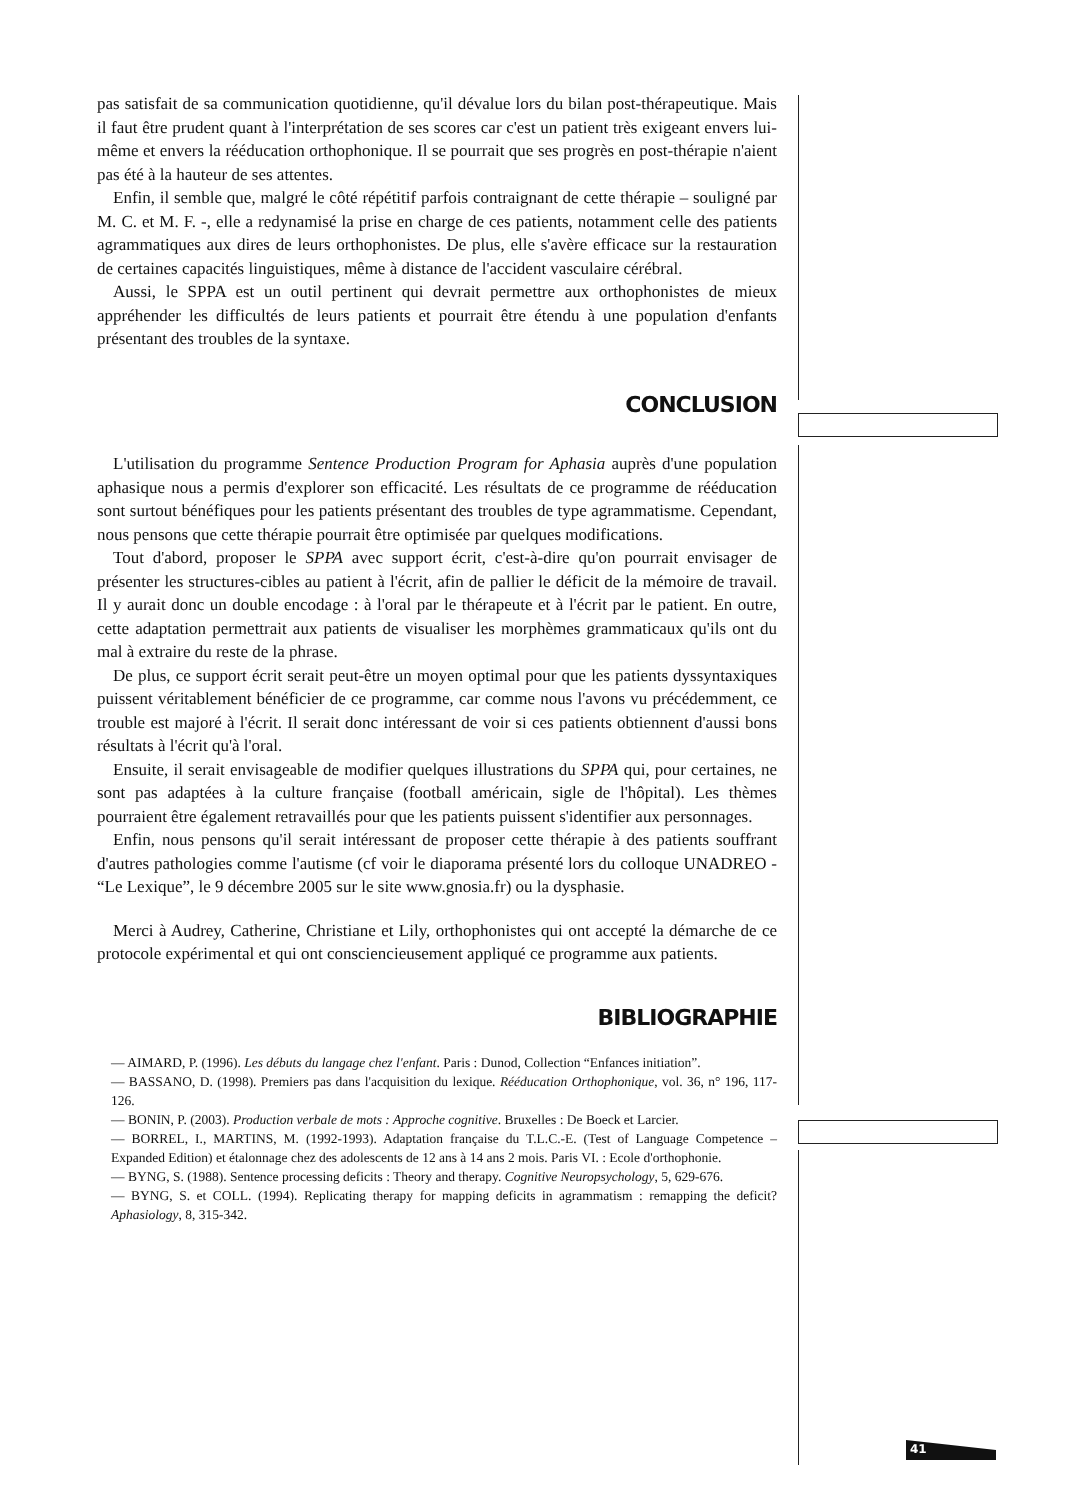pas satisfait de sa communication quotidienne, qu'il dévalue lors du bilan post-thérapeutique. Mais il faut être prudent quant à l'interprétation de ses scores car c'est un patient très exigeant envers lui-même et envers la rééducation orthophonique. Il se pourrait que ses progrès en post-thérapie n'aient pas été à la hauteur de ses attentes.
Enfin, il semble que, malgré le côté répétitif parfois contraignant de cette thérapie – souligné par M. C. et M. F. -, elle a redynamisé la prise en charge de ces patients, notamment celle des patients agrammatiques aux dires de leurs orthophonistes. De plus, elle s'avère efficace sur la restauration de certaines capacités linguistiques, même à distance de l'accident vasculaire cérébral.
Aussi, le SPPA est un outil pertinent qui devrait permettre aux orthophonistes de mieux appréhender les difficultés de leurs patients et pourrait être étendu à une population d'enfants présentant des troubles de la syntaxe.
CONCLUSION
L'utilisation du programme Sentence Production Program for Aphasia auprès d'une population aphasique nous a permis d'explorer son efficacité. Les résultats de ce programme de rééducation sont surtout bénéfiques pour les patients présentant des troubles de type agrammatisme. Cependant, nous pensons que cette thérapie pourrait être optimisée par quelques modifications.
Tout d'abord, proposer le SPPA avec support écrit, c'est-à-dire qu'on pourrait envisager de présenter les structures-cibles au patient à l'écrit, afin de pallier le déficit de la mémoire de travail. Il y aurait donc un double encodage : à l'oral par le thérapeute et à l'écrit par le patient. En outre, cette adaptation permettrait aux patients de visualiser les morphèmes grammaticaux qu'ils ont du mal à extraire du reste de la phrase.
De plus, ce support écrit serait peut-être un moyen optimal pour que les patients dyssyntaxiques puissent véritablement bénéficier de ce programme, car comme nous l'avons vu précédemment, ce trouble est majoré à l'écrit. Il serait donc intéressant de voir si ces patients obtiennent d'aussi bons résultats à l'écrit qu'à l'oral.
Ensuite, il serait envisageable de modifier quelques illustrations du SPPA qui, pour certaines, ne sont pas adaptées à la culture française (football américain, sigle de l'hôpital). Les thèmes pourraient être également retravaillés pour que les patients puissent s'identifier aux personnages.
Enfin, nous pensons qu'il serait intéressant de proposer cette thérapie à des patients souffrant d'autres pathologies comme l'autisme (cf voir le diaporama présenté lors du colloque UNADREO - “Le Lexique”, le 9 décembre 2005 sur le site www.gnosia.fr) ou la dysphasie.
Merci à Audrey, Catherine, Christiane et Lily, orthophonistes qui ont accepté la démarche de ce protocole expérimental et qui ont consciencieusement appliqué ce programme aux patients.
BIBLIOGRAPHIE
— AIMARD, P. (1996). Les débuts du langage chez l'enfant. Paris : Dunod, Collection “Enfances initiation”.
— BASSANO, D. (1998). Premiers pas dans l'acquisition du lexique. Rééducation Orthophonique, vol. 36, n° 196, 117-126.
— BONIN, P. (2003). Production verbale de mots : Approche cognitive. Bruxelles : De Boeck et Larcier.
— BORREL, I., MARTINS, M. (1992-1993). Adaptation française du T.L.C.-E. (Test of Language Competence – Expanded Edition) et étalonnage chez des adolescents de 12 ans à 14 ans 2 mois. Paris VI. : Ecole d'orthophonie.
— BYNG, S. (1988). Sentence processing deficits : Theory and therapy. Cognitive Neuropsychology, 5, 629-676.
— BYNG, S. et COLL. (1994). Replicating therapy for mapping deficits in agrammatism : remapping the deficit? Aphasiology, 8, 315-342.
41